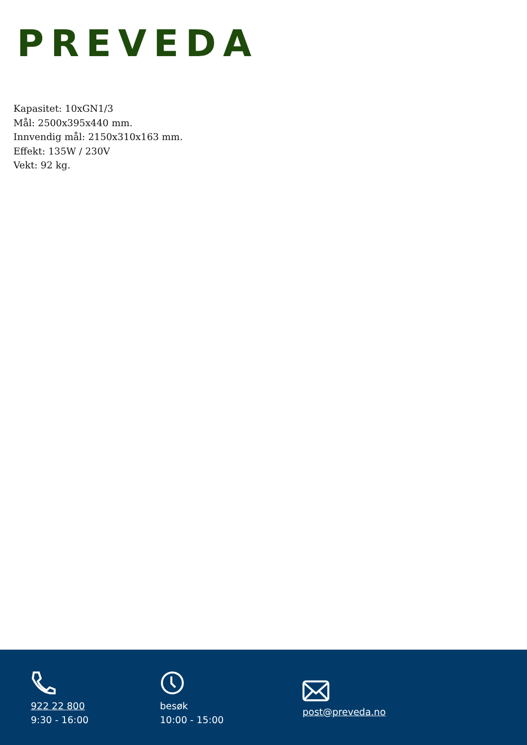PREVEDA
Kapasitet: 10xGN1/3
Mål: 2500x395x440 mm.
Innvendig mål: 2150x310x163 mm.
Effekt: 135W / 230V
Vekt: 92 kg.
922 22 800
9:30 - 16:00
besøk
10:00 - 15:00
post@preveda.no